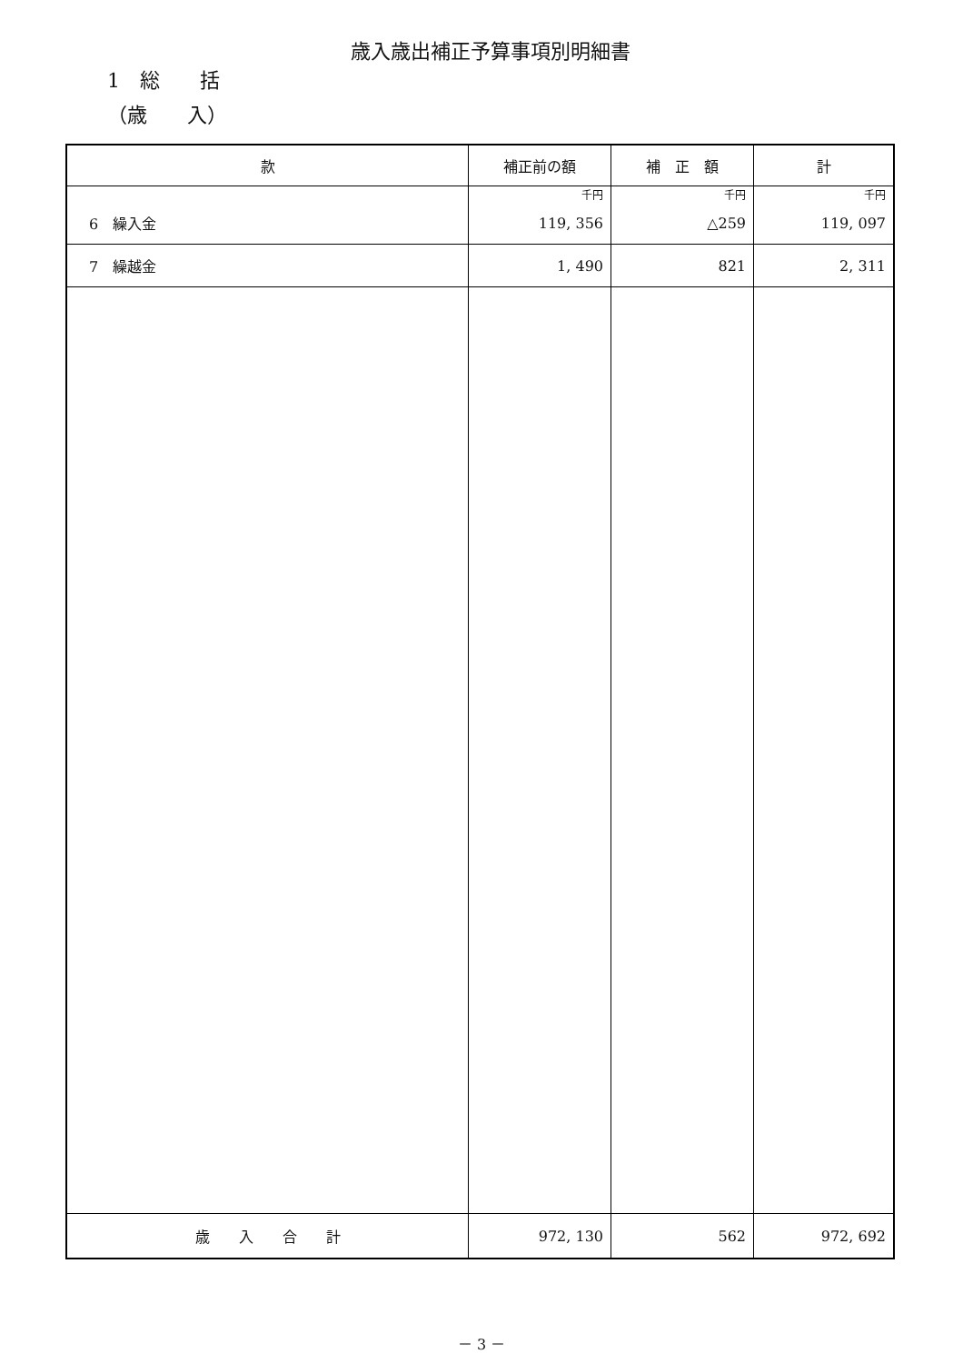歳入歳出補正予算事項別明細書
1　総　　括
（歳　　入）
| 款 | 補正前の額 | 補 正 額 | 計 |
| --- | --- | --- | --- |
| | 千円 | 千円 | 千円 |
| 6 繰入金 | 119, 356 | △259 | 119, 097 |
| 7 繰越金 | 1, 490 | 821 | 2, 311 |
| 歳 入 合 計 | 972, 130 | 562 | 972, 692 |
－ 3 －